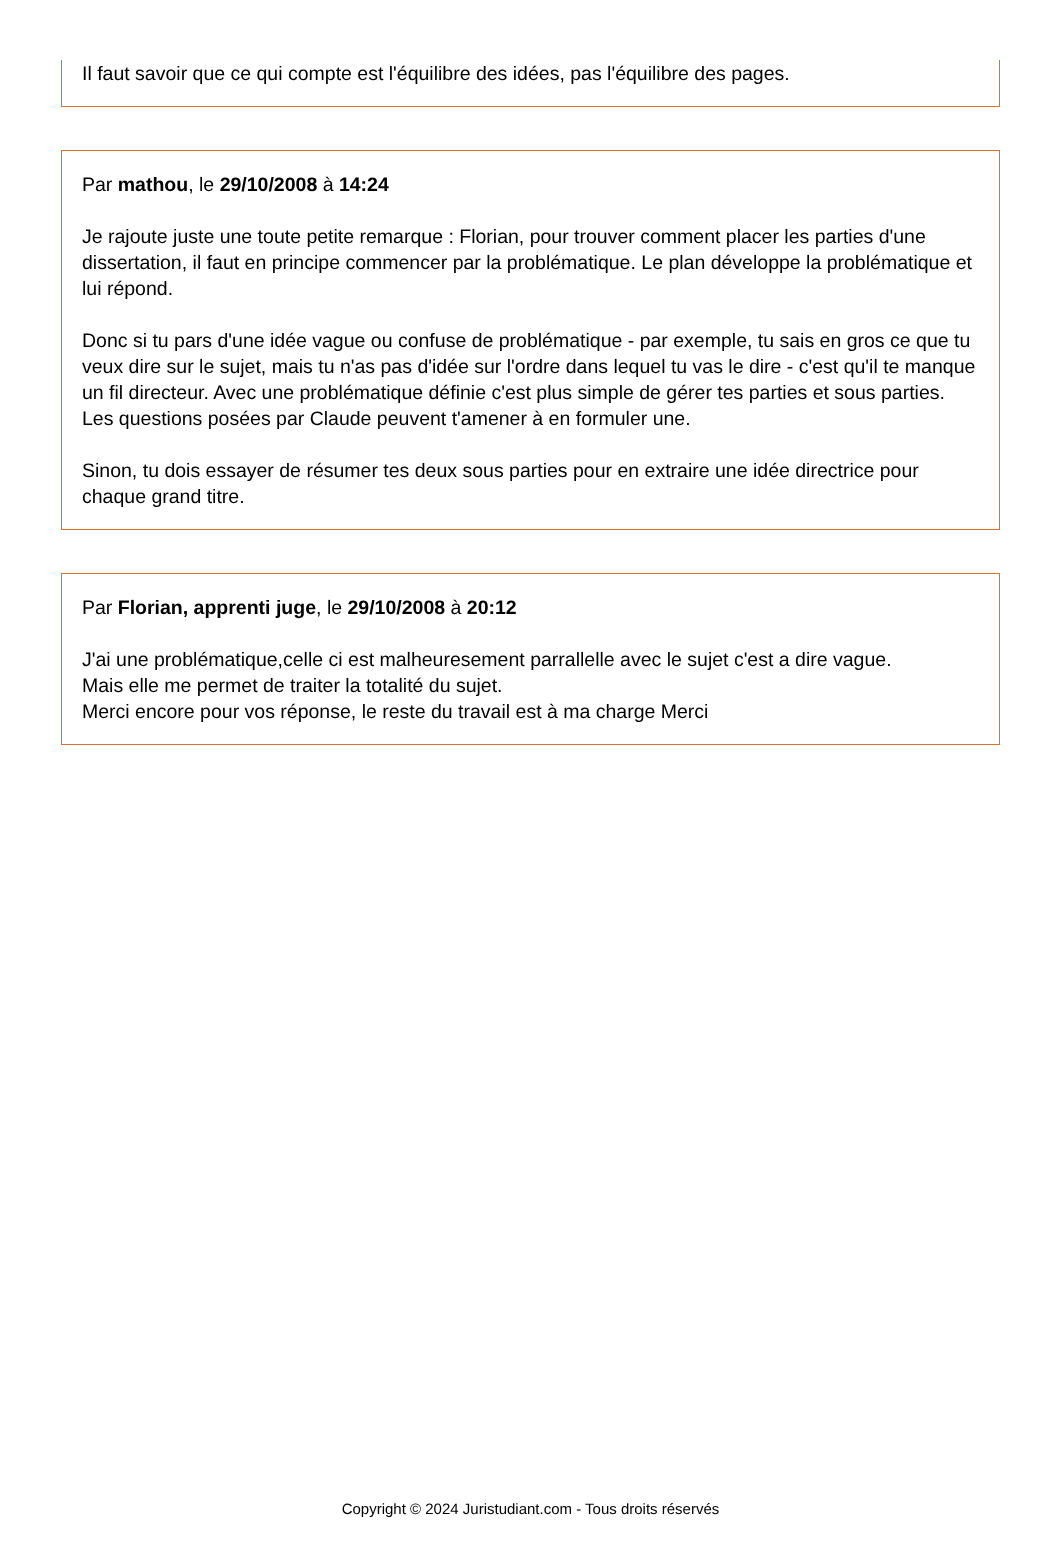Il faut savoir que ce qui compte est l'équilibre des idées, pas l'équilibre des pages.
Par mathou, le 29/10/2008 à 14:24
Je rajoute juste une toute petite remarque : Florian, pour trouver comment placer les parties d'une dissertation, il faut en principe commencer par la problématique. Le plan développe la problématique et lui répond.
Donc si tu pars d'une idée vague ou confuse de problématique - par exemple, tu sais en gros ce que tu veux dire sur le sujet, mais tu n'as pas d'idée sur l'ordre dans lequel tu vas le dire - c'est qu'il te manque un fil directeur. Avec une problématique définie c'est plus simple de gérer tes parties et sous parties. Les questions posées par Claude peuvent t'amener à en formuler une.
Sinon, tu dois essayer de résumer tes deux sous parties pour en extraire une idée directrice pour chaque grand titre.
Par Florian, apprenti juge, le 29/10/2008 à 20:12
J'ai une problématique,celle ci est malheuresement parrallelle avec le sujet c'est a dire vague.
Mais elle me permet de traiter la totalité du sujet.
Merci encore pour vos réponse, le reste du travail est à ma charge Merci
Copyright © 2024 Juristudiant.com - Tous droits réservés